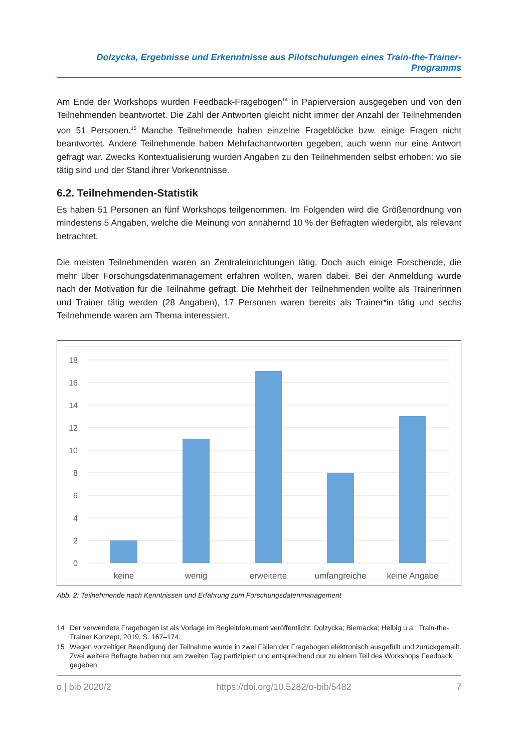Dolzycka, Ergebnisse und Erkenntnisse aus Pilotschulungen eines Train-the-Trainer-Programms
Am Ende der Workshops wurden Feedback-Fragebögen<sup>14</sup> in Papierversion ausgegeben und von den Teilnehmenden beantwortet. Die Zahl der Antworten gleicht nicht immer der Anzahl der Teilnehmenden von 51 Personen.<sup>15</sup> Manche Teilnehmende haben einzelne Frageblöcke bzw. einige Fragen nicht beantwortet. Andere Teilnehmende haben Mehrfachantworten gegeben, auch wenn nur eine Antwort gefragt war. Zwecks Kontextualisierung wurden Angaben zu den Teilnehmenden selbst erhoben: wo sie tätig sind und der Stand ihrer Vorkenntnisse.
6.2. Teilnehmenden-Statistik
Es haben 51 Personen an fünf Workshops teilgenommen. Im Folgenden wird die Größenordnung von mindestens 5 Angaben, welche die Meinung von annähernd 10 % der Befragten wiedergibt, als relevant betrachtet.
Die meisten Teilnehmenden waren an Zentraleinrichtungen tätig. Doch auch einige Forschende, die mehr über Forschungsdatenmanagement erfahren wollten, waren dabei. Bei der Anmeldung wurde nach der Motivation für die Teilnahme gefragt. Die Mehrheit der Teilnehmenden wollte als Traine­rinnen und Trainer tätig werden (28 Angaben), 17 Personen waren bereits als Trainer*in tätig und sechs Teilnehmende waren am Thema interessiert.
18
16
14
12
10
8
6
4
2
0
keine
wenig
erweiterte
umfangreiche
keine Angabe
Abb. 2: Teilnehmende nach Kenntnissen und Erfahrung zum Forschungsdatenmanagement
14 Der verwendete Fragebogen ist als Vorlage im Begleitdokument veröffentlicht: Dolzycka; Biernacka; Helbig u.a.: Train-the-Trainer Konzept, 2019, S. 167–174.
15 Wegen vorzeitiger Beendigung der Teilnahme wurde in zwei Fällen der Fragebogen elektronisch ausgefüllt und zurückgemailt. Zwei weitere Befragte haben nur am zweiten Tag partizipiert und entsprechend nur zu einem Teil des Workshops Feedback gegeben.
o | bib 2020/2 https://doi.org/10.5282/o-bib/5482 7